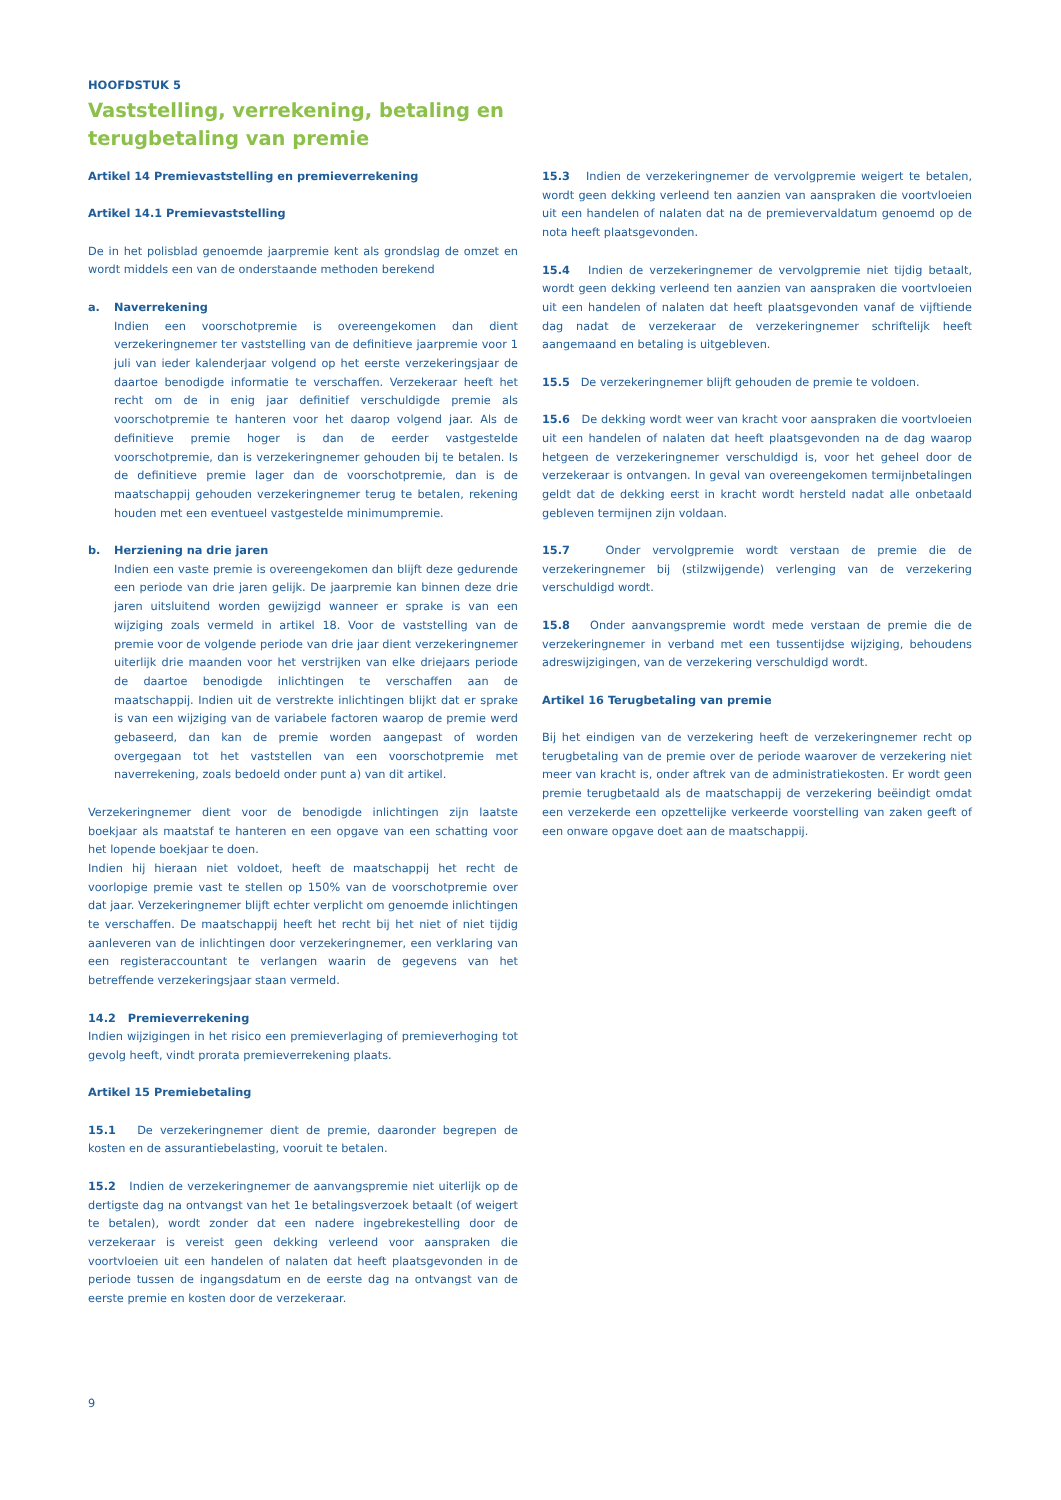HOOFDSTUK 5
Vaststelling, verrekening, betaling en
terugbetaling van premie
Artikel 14 Premievaststelling en premieverrekening
Artikel 14.1 Premievaststelling
De in het polisblad genoemde jaarpremie kent als grondslag de omzet en wordt middels een van de onderstaande methoden berekend
a. Naverrekening
Indien een voorschotpremie is overeengekomen dan dient verzekeringnemer ter vaststelling van de definitieve jaarpremie voor 1 juli van ieder kalenderjaar volgend op het eerste verzekeringsjaar de daartoe benodigde informatie te verschaffen. Verzekeraar heeft het recht om de in enig jaar definitief verschuldigde premie als voorschotpremie te hanteren voor het daarop volgend jaar. Als de definitieve premie hoger is dan de eerder vastgestelde voorschotpremie, dan is verzekeringnemer gehouden bij te betalen. Is de definitieve premie lager dan de voorschotpremie, dan is de maatschappij gehouden verzekeringnemer terug te betalen, rekening houden met een eventueel vastgestelde minimumpremie.
b. Herziening na drie jaren
Indien een vaste premie is overeengekomen dan blijft deze gedurende een periode van drie jaren gelijk. De jaarpremie kan binnen deze drie jaren uitsluitend worden gewijzigd wanneer er sprake is van een wijziging zoals vermeld in artikel 18. Voor de vaststelling van de premie voor de volgende periode van drie jaar dient verzekeringnemer uiterlijk drie maanden voor het verstrijken van elke driejaars periode de daartoe benodigde inlichtingen te verschaffen aan de maatschappij. Indien uit de verstrekte inlichtingen blijkt dat er sprake is van een wijziging van de variabele factoren waarop de premie werd gebaseerd, dan kan de premie worden aangepast of worden overgegaan tot het vaststellen van een voorschotpremie met naverrekening, zoals bedoeld onder punt a) van dit artikel.
Verzekeringnemer dient voor de benodigde inlichtingen zijn laatste boekjaar als maatstaf te hanteren en een opgave van een schatting voor het lopende boekjaar te doen.
Indien hij hieraan niet voldoet, heeft de maatschappij het recht de voorlopige premie vast te stellen op 150% van de voorschotpremie over dat jaar. Verzekeringnemer blijft echter verplicht om genoemde inlichtingen te verschaffen. De maatschappij heeft het recht bij het niet of niet tijdig aanleveren van de inlichtingen door verzekeringnemer, een verklaring van een registeraccountant te verlangen waarin de gegevens van het betreffende verzekeringsjaar staan vermeld.
14.2 Premieverrekening
Indien wijzigingen in het risico een premieverlaging of premieverhoging tot gevolg heeft, vindt prorata premieverrekening plaats.
Artikel 15 Premiebetaling
15.1 De verzekeringnemer dient de premie, daaronder begrepen de kosten en de assurantiebelasting, vooruit te betalen.
15.2 Indien de verzekeringnemer de aanvangspremie niet uiterlijk op de dertigste dag na ontvangst van het 1e betalingsverzoek betaalt (of weigert te betalen), wordt zonder dat een nadere ingebrekestelling door de verzekeraar is vereist geen dekking verleend voor aanspraken die voortvloeien uit een handelen of nalaten dat heeft plaatsgevonden in de periode tussen de ingangsdatum en de eerste dag na ontvangst van de eerste premie en kosten door de verzekeraar.
15.3 Indien de verzekeringnemer de vervolgpremie weigert te betalen, wordt geen dekking verleend ten aanzien van aanspraken die voortvloeien uit een handelen of nalaten dat na de premievervaldatum genoemd op de nota heeft plaatsgevonden.
15.4 Indien de verzekeringnemer de vervolgpremie niet tijdig betaalt, wordt geen dekking verleend ten aanzien van aanspraken die voortvloeien uit een handelen of nalaten dat heeft plaatsgevonden vanaf de vijftiende dag nadat de verzekeraar de verzekeringnemer schriftelijk heeft aangemaand en betaling is uitgebleven.
15.5 De verzekeringnemer blijft gehouden de premie te voldoen.
15.6 De dekking wordt weer van kracht voor aanspraken die voortvloeien uit een handelen of nalaten dat heeft plaatsgevonden na de dag waarop hetgeen de verzekeringnemer verschuldigd is, voor het geheel door de verzekeraar is ontvangen. In geval van overeengekomen termijnbetalingen geldt dat de dekking eerst in kracht wordt hersteld nadat alle onbetaald gebleven termijnen zijn voldaan.
15.7 Onder vervolgpremie wordt verstaan de premie die de verzekeringnemer bij (stilzwijgende) verlenging van de verzekering verschuldigd wordt.
15.8 Onder aanvangspremie wordt mede verstaan de premie die de verzekeringnemer in verband met een tussentijdse wijziging, behoudens adreswijzigingen, van de verzekering verschuldigd wordt.
Artikel 16 Terugbetaling van premie
Bij het eindigen van de verzekering heeft de verzekeringnemer recht op terugbetaling van de premie over de periode waarover de verzekering niet meer van kracht is, onder aftrek van de administratiekosten. Er wordt geen premie terugbetaald als de maatschappij de verzekering beëindigt omdat een verzekerde een opzettelijke verkeerde voorstelling van zaken geeft of een onware opgave doet aan de maatschappij.
9